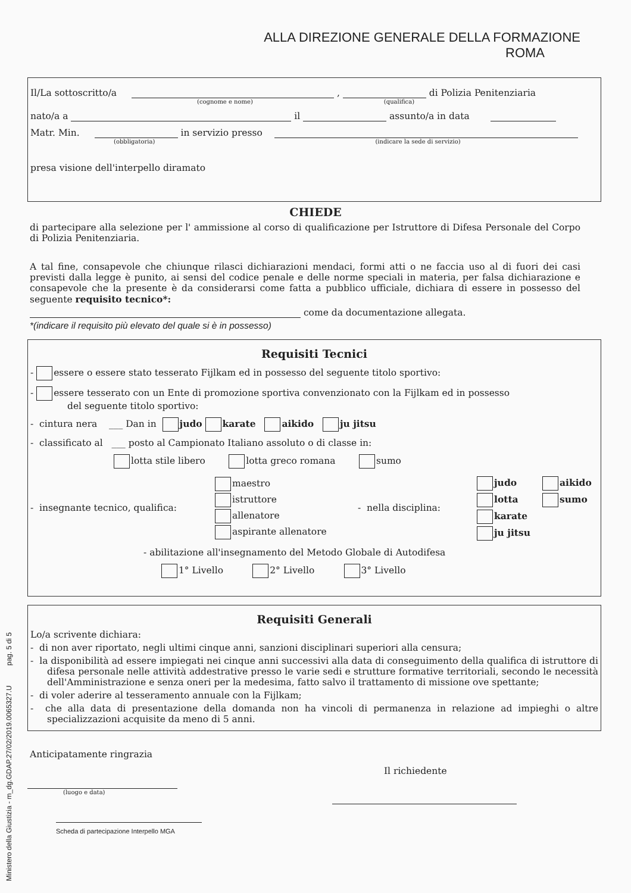Ministero della Giustizia - m_dg.GDAP.27/02/2019.0065327.U pag. 5 di 5
ALLA DIREZIONE GENERALE DELLA FORMAZIONE
ROMA
Il/La sottoscritto/a , di Polizia Penitenziaria
(cognome e nome) (qualifica)
nato/a a il assunto/a in data
Matr. Min. in servizio presso
(obbligatoria) (indicare la sede di servizio)
presa visione dell'interpello diramato
CHIEDE
di partecipare alla selezione per l' ammissione al corso di qualificazione per Istruttore di Difesa Personale del Corpo di Polizia Penitenziaria.
A tal fine, consapevole che chiunque rilasci dichiarazioni mendaci, formi atti o ne faccia uso al di fuori dei casi previsti dalla legge è punito, ai sensi del codice penale e delle norme speciali in materia, per falsa dichiarazione e consapevole che la presente è da considerarsi come fatta a pubblico ufficiale, dichiara di essere in possesso del seguente requisito tecnico*:
come da documentazione allegata.
*(indicare il requisito più elevato del quale si è in possesso)
Requisiti Tecnici
- essere o essere stato tesserato Fijlkam ed in possesso del seguente titolo sportivo:
- essere tesserato con un Ente di promozione sportiva convenzionato con la Fijlkam ed in possesso
del seguente titolo sportivo:
- cintura nera ___ Dan in judo karate aikido ju jitsu
- classificato al ___ posto al Campionato Italiano assoluto o di classe in:
lotta stile libero lotta greco romana sumo
- insegnante tecnico, qualifica:
maestro
istruttore
allenatore
aspirante allenatore
- nella disciplina:
judo
lotta
karate
ju jitsu
aikido
sumo
- abilitazione all'insegnamento del Metodo Globale di Autodifesa
1° Livello 2° Livello 3° Livello
Requisiti Generali
Lo/a scrivente dichiara:
- di non aver riportato, negli ultimi cinque anni, sanzioni disciplinari superiori alla censura;
- la disponibilità ad essere impiegati nei cinque anni successivi alla data di conseguimento della qualifica di istruttore di difesa personale nelle attività addestrative presso le varie sedi e strutture formative territoriali, secondo le necessità dell'Amministrazione e senza oneri per la medesima, fatto salvo il trattamento di missione ove spettante;
- di voler aderire al tesseramento annuale con la Fijlkam;
- che alla data di presentazione della domanda non ha vincoli di permanenza in relazione ad impieghi o altre specializzazioni acquisite da meno di 5 anni.
Anticipatamente ringrazia
Il richiedente
(luogo e data)
Scheda di partecipazione Interpello MGA